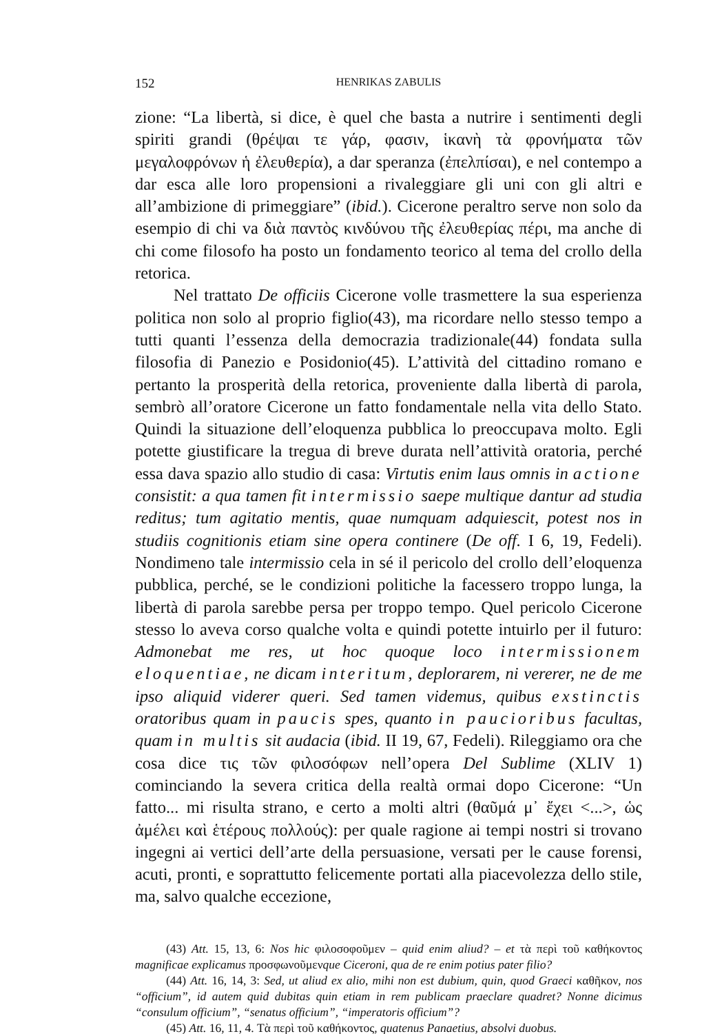152 HENRIKAS ZABULIS
zione: “La libertà, si dice, è quel che basta a nutrire i sentimenti degli spiriti grandi (θρέψαι τε γάρ, φασιν, ἱκανὴ τὰ φρονήματα τῶν μεγαλοφρόνων ἡ ἐλευθερία), a dar speranza (ἐπελπίσαι), e nel contempo a dar esca alle loro propensioni a rivaleggiare gli uni con gli altri e all’ambizione di primeggiare” (ibid.). Cicerone peraltro serve non solo da esempio di chi va διὰ παντὸς κινδύνου τῆς ἐλευθερίας πέρι, ma anche di chi come filosofo ha posto un fondamento teorico al tema del crollo della retorica.
Nel trattato De officiis Cicerone volle trasmettere la sua esperienza politica non solo al proprio figlio(43), ma ricordare nello stesso tempo a tutti quanti l’essenza della democrazia tradizionale(44) fondata sulla filosofia di Panezio e Posidonio(45). L’attività del cittadino romano e pertanto la prosperità della retorica, proveniente dalla libertà di parola, sembrò all’oratore Cicerone un fatto fondamentale nella vita dello Stato. Quindi la situazione dell’eloquenza pubblica lo preoccupava molto. Egli potette giustificare la tregua di breve durata nell’attività oratoria, perché essa dava spazio allo studio di casa: Virtutis enim laus omnis in actione consistit: a qua tamen fit intermissio saepe multique dantur ad studia reditus; tum agitatio mentis, quae numquam adquiescit, potest nos in studiis cognitionis etiam sine opera continere (De off. I 6, 19, Fedeli). Nondimeno tale intermissio cela in sé il pericolo del crollo dell’eloquenza pubblica, perché, se le condizioni politiche la facessero troppo lunga, la libertà di parola sarebbe persa per troppo tempo. Quel pericolo Cicerone stesso lo aveva corso qualche volta e quindi potette intuirlo per il futuro: Admonebat me res, ut hoc quoque loco intermissionem eloquentiae, ne dicam interitum, deplorarem, ni vererer, ne de me ipso aliquid viderer queri. Sed tamen videmus, quibus exstinctis oratoribus quam in paucis spes, quanto in paucioribus facultas, quam in multis sit audacia (ibid. II 19, 67, Fedeli). Rileggiamo ora che cosa dice τις τῶν φιλοσόφων nell’opera Del Sublime (XLIV 1) cominciando la severa critica della realtà ormai dopo Cicerone: “Un fatto... mi risulta strano, e certo a molti altri (θαῦμά μ᾽ ἔχει <...>, ὡς ἀμέλει καὶ ἑτέρους πολλούς): per quale ragione ai tempi nostri si trovano ingegni ai vertici dell’arte della persuasione, versati per le cause forensi, acuti, pronti, e soprattutto felicemente portati alla piacevolezza dello stile, ma, salvo qualche eccezione,
(43) Att. 15, 13, 6: Nos hic φιλοσοφοῦμεν – quid enim aliud? – et τὰ περὶ τοῦ καθήκοντος magnificae explicamus προσφωνοῦμενque Ciceroni, qua de re enim potius pater filio?
(44) Att. 16, 14, 3: Sed, ut aliud ex alio, mihi non est dubium, quin, quod Graeci καθῆκον, nos “officium”, id autem quid dubitas quin etiam in rem publicam praeclare quadret? Nonne dicimus “consulum officium”, “senatus officium”, “imperatoris officium”?
(45) Att. 16, 11, 4. Τὰ περὶ τοῦ καθήκοντος, quatenus Panaetius, absolvi duobus.